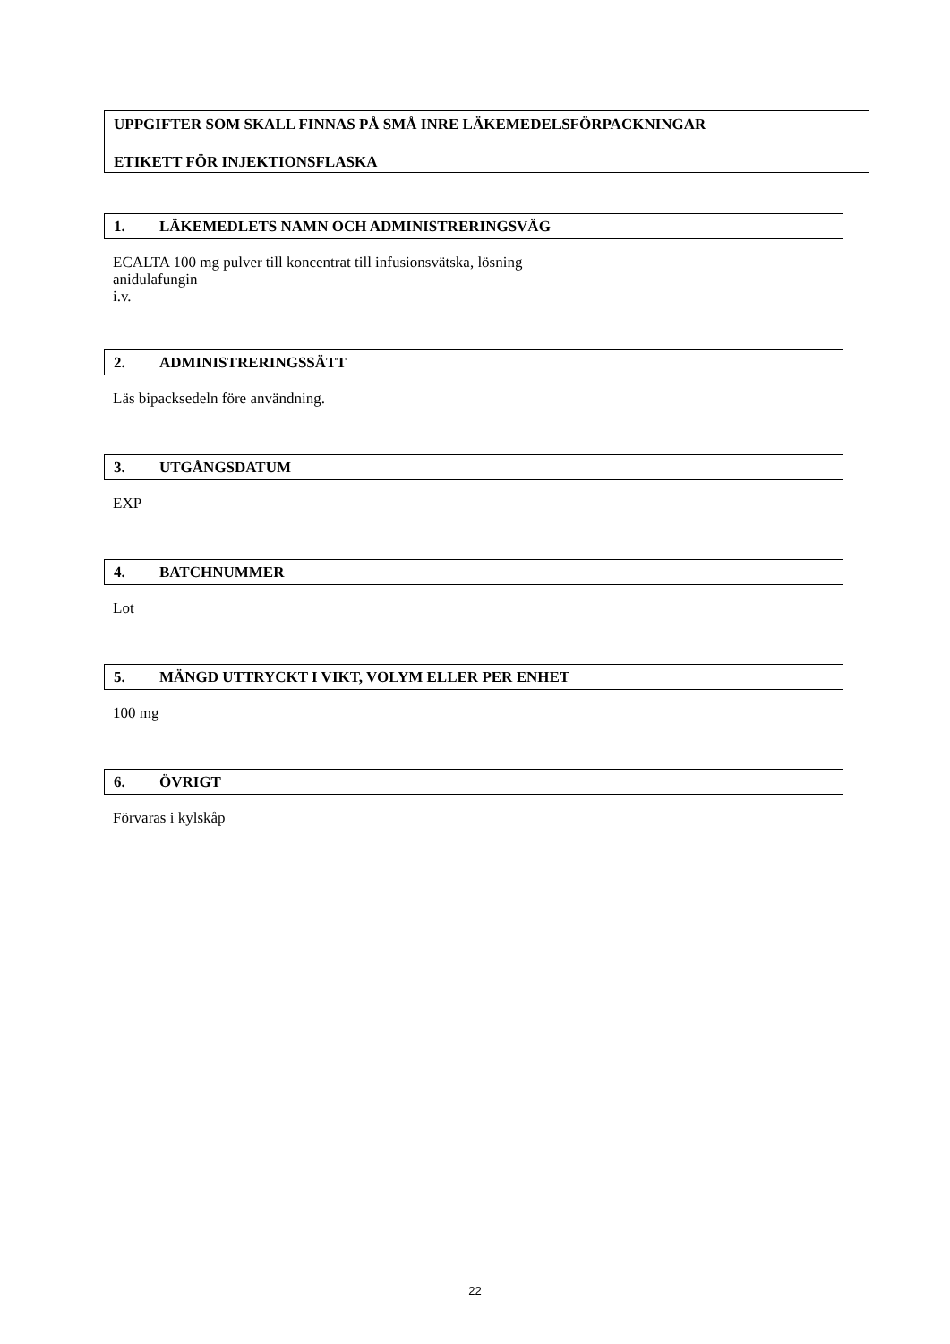UPPGIFTER SOM SKALL FINNAS PÅ SMÅ INRE LÄKEMEDELSFÖRPACKNINGAR
ETIKETT FÖR INJEKTIONSFLASKA
1. LÄKEMEDLETS NAMN OCH ADMINISTRERINGSVÄG
ECALTA 100 mg pulver till koncentrat till infusionsvätska, lösning
anidulafungin
i.v.
2. ADMINISTRERINGSSÄTT
Läs bipacksedeln före användning.
3. UTGÅNGSDATUM
EXP
4. BATCHNUMMER
Lot
5. MÄNGD UTTRYCKT I VIKT, VOLYM ELLER PER ENHET
100 mg
6. ÖVRIGT
Förvaras i kylskåp
22